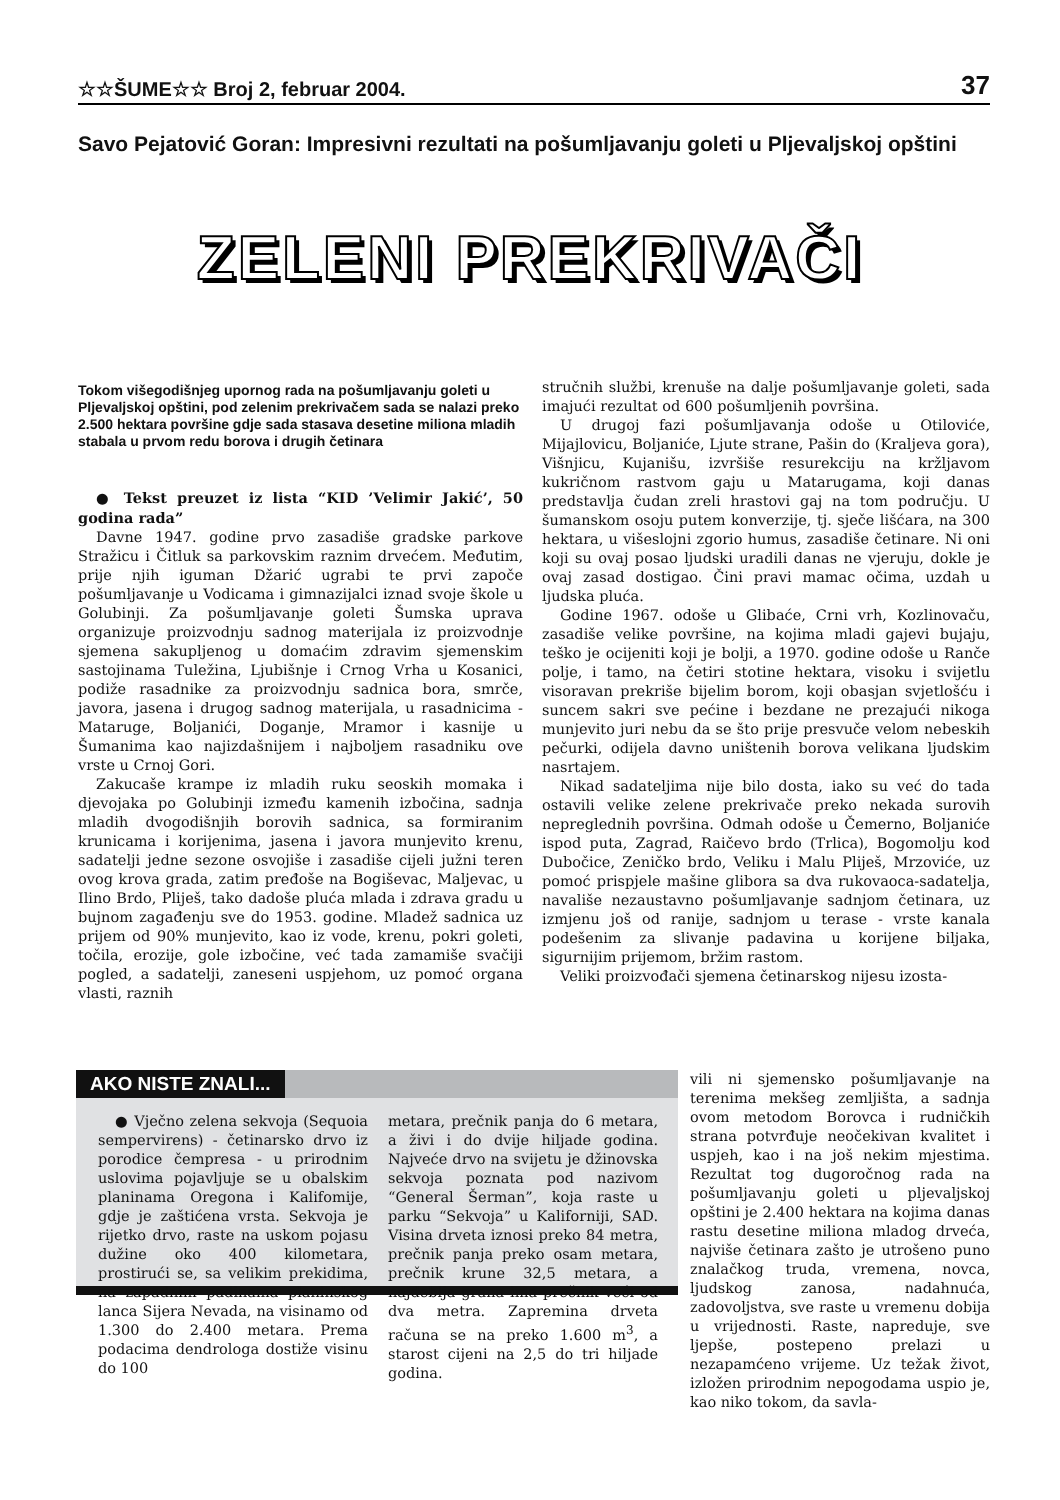☆☆ŠUME☆☆ Broj 2, februar 2004. 37
Savo Pejatović Goran: Impresivni rezultati na pošumljavanju goleti u Pljevaljskoj opštini
ZELENI PREKRIVAČI
Tokom višegodišnjeg upornog rada na pošumljavanju goleti u Pljevaljskoj opštini, pod zelenim prekrivačem sada se nalazi preko 2.500 hektara površine gdje sada stasava desetine miliona mladih stabala u prvom redu borova i drugih četinara
● Tekst preuzet iz lista “KID ’Velimir Jakić’, 50 godina rada”
Davne 1947. godine prvo zasadiše gradske parkove Stražicu i Čitluk sa parkovskim raznim drvećem. Međutim, prije njih iguman Džarić ugrabi te prvi započe pošumljavanje u Vodicama i gimnazijalci iznad svoje škole u Golubinji. Za pošumljavanje goleti Šumska uprava organizuje proizvodnju sadnog materijala iz proizvodnje sjemena sakupljenog u domaćim zdravim sjemenskim sastojinama Tuležina, Ljubišnje i Crnog Vrha u Kosanici, podiže rasadnike za proizvodnju sadnica bora, smrče, javora, jasena i drugog sadnog materijala, u rasadnicima - Mataruge, Boljanići, Doganje, Mramor i kasnije u Šumanima kao najizdašnijem i najboljem rasadniku ove vrste u Crnoj Gori.
Zakucaše krampe iz mladih ruku seoskih momaka i djevojaka po Golubinji između kamenih izbočina, sadnja mladih dvogodišnjih borovih sadnica, sa formiranim krunicama i korijenima, jasena i javora munjevito krenu, sadatelji jedne sezone osvojiše i zasadiše cijeli južni teren ovog krova grada, zatim pređoše na Bogiševac, Maljevac, u Ilino Brdo, Pliješ, tako dadoše pluća mlada i zdrava gradu u bujnom zagađenju sve do 1953. godine. Mladež sadnica uz prijem od 90% munjevito, kao iz vode, krenu, pokri goleti, točila, erozije, gole izbočine, već tada zamamiše svačiji pogled, a sadatelji, zaneseni uspjehom, uz pomoć organa vlasti, raznih
stručnih službi, krenuše na dalje pošumljavanje goleti, sada imajući rezultat od 600 pošumljenih površina.
U drugoj fazi pošumljavanja odoše u Otiloviće, Mijajlovicu, Boljaniće, Ljute strane, Pašin do (Kraljeva gora), Višnjicu, Kujanišu, izvršiše resurekciju na kržljavom kukričnom rastvom gaju u Matarugama, koji danas predstavlja čudan zreli hrastovi gaj na tom području. U šumanskom osoju putem konverzije, tj. sječe lišćara, na 300 hektara, u višeslojni zgorio humus, zasadiše četinare. Ni oni koji su ovaj posao ljudski uradili danas ne vjeruju, dokle je ovaj zasad dostigao. Čini pravi mamac očima, uzdah u ljudska pluća.
Godine 1967. odoše u Glibaće, Crni vrh, Kozlinovaču, zasadiše velike površine, na kojima mladi gajevi bujaju, teško je ocijeniti koji je bolji, a 1970. godine odoše u Ranče polje, i tamo, na četiri stotine hektara, visoku i svijetlu visoravan prekriše bijelim borom, koji obasjan svjetlošću i suncem sakri sve pećine i bezdane ne prezajući nikoga munjevito juri nebu da se što prije presvuče velom nebeskih pečurki, odijela davno uništenih borova velikana ljudskim nasrtajem.
Nikad sadateljima nije bilo dosta, iako su već do tada ostavili velike zelene prekrivače preko nekada surovih nepreglednih površina. Odmah odoše u Čemerno, Boljaniće ispod puta, Zagrad, Raičevo brdo (Trlica), Bogomolju kod Dubočice, Zeničko brdo, Veliku i Malu Pliješ, Mrzoviće, uz pomoć prispjele mašine glibora sa dva rukovaoca-sadatelja, navališe nezaustavno pošumljavanje sadnjom četinara, uz izmjenu još od ranije, sadnjom u terase - vrste kanala podešenim za slivanje padavina u korijene biljaka, sigurnijim prijemom, bržim rastom.
Veliki proizvođači sjemena četinarskog nijesu izosta-
AKO NISTE ZNALI...
● Vječno zelena sekvoja (Sequoia sempervirens) - četinarsko drvo iz porodice čempresa - u prirodnim uslovima pojavljuje se u obalskim planinama Oregona i Kalifomije, gdje je zaštićena vrsta. Sekvoja je rijetko drvo, raste na uskom pojasu dužine oko 400 kilometara, prostirući se, sa velikim prekidima, na zapadnim padinama planinskog lanca Sijera Nevada, na visinamo od 1.300 do 2.400 metara. Prema podacima dendrologa dostiže visinu do 100
metara, prečnik panja do 6 metara, a živi i do dvije hiljade godina. Najveće drvo na svijetu je džinovska sekvoja poznata pod nazivom “General Šerman”, koja raste u parku “Sekvoja” u Kaliforniji, SAD. Visina drveta iznosi preko 84 metra, prečnik panja preko osam metara, prečnik krune 32,5 metara, a najdeblja grana ima prečnik veći od dva metra. Zapremina drveta računa se na preko 1.600 m<sup>3</sup>, a starost cijeni na 2,5 do tri hiljade godina.
vili ni sjemensko pošumljavanje na terenima mekšeg zemljišta, a sadnja ovom metodom Borovca i rudničkih strana potvrđuje neočekivan kvalitet i uspjeh, kao i na još nekim mjestima. Rezultat tog dugoročnog rada na pošumljavanju goleti u pljevaljskoj opštini je 2.400 hektara na kojima danas rastu desetine miliona mladog drveća, najviše četinara zašto je utrošeno puno znalačkog truda, vremena, novca, ljudskog zanosa, nadahnuća, zadovoljstva, sve raste u vremenu dobija u vrijednosti. Raste, napreduje, sve ljepše, postepeno prelazi u nezapamćeno vrijeme. Uz težak život, izložen prirodnim nepogodama uspio je, kao niko tokom, da savla-